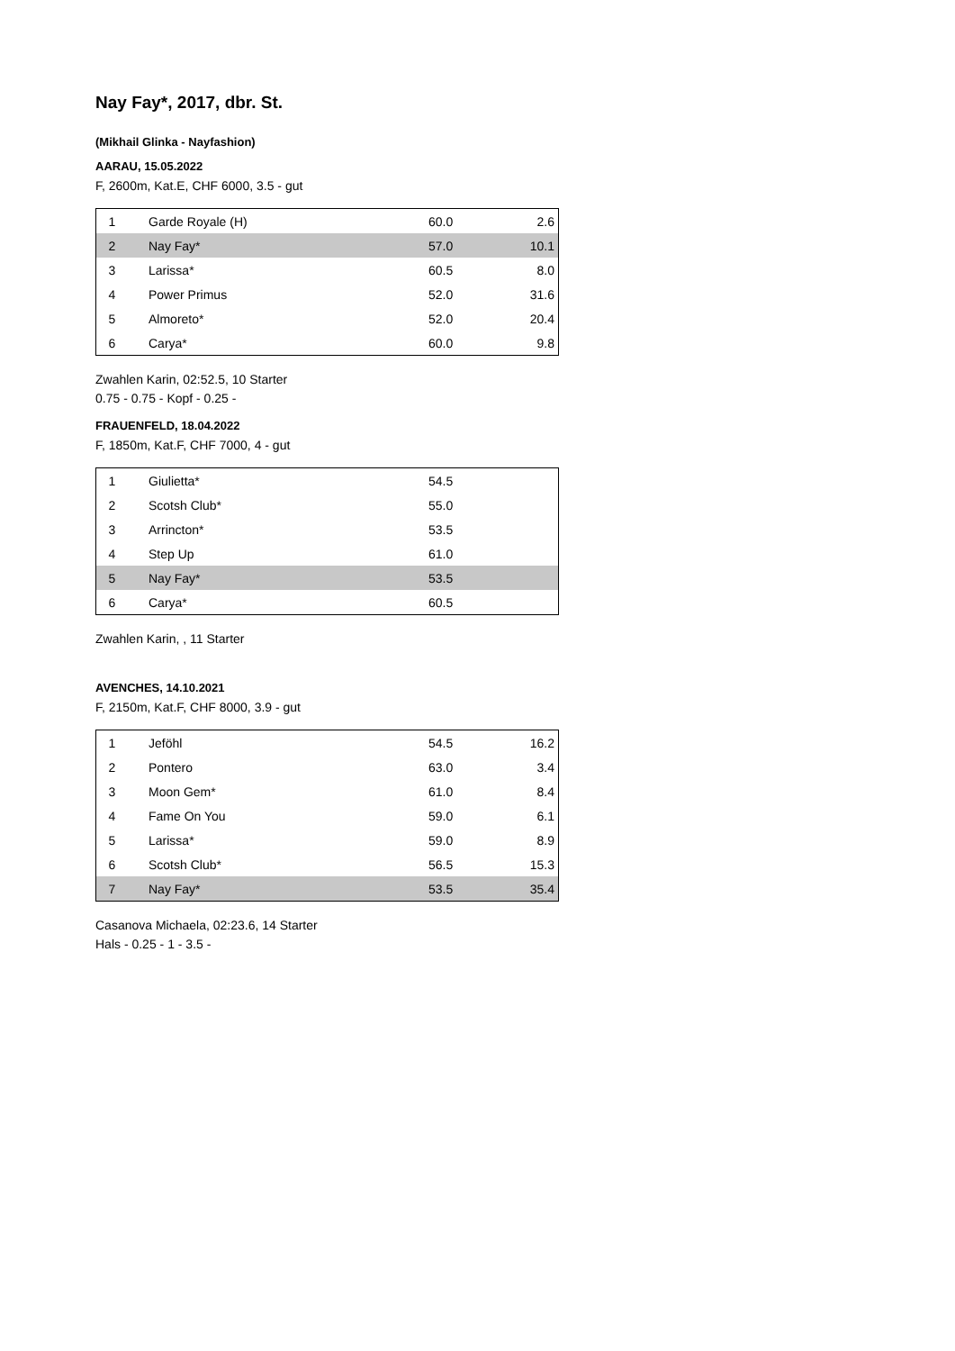Nay Fay*, 2017, dbr. St.
(Mikhail Glinka - Nayfashion)
AARAU, 15.05.2022
F, 2600m, Kat.E, CHF 6000, 3.5 - gut
| 1 | Garde Royale (H) | 60.0 | 2.6 |
| 2 | Nay Fay* | 57.0 | 10.1 |
| 3 | Larissa* | 60.5 | 8.0 |
| 4 | Power Primus | 52.0 | 31.6 |
| 5 | Almoreto* | 52.0 | 20.4 |
| 6 | Carya* | 60.0 | 9.8 |
Zwahlen Karin, 02:52.5, 10 Starter
0.75 - 0.75 - Kopf - 0.25 -
FRAUENFELD, 18.04.2022
F, 1850m, Kat.F, CHF 7000, 4 - gut
| 1 | Giulietta* | 54.5 | |
| 2 | Scotsh Club* | 55.0 | |
| 3 | Arrincton* | 53.5 | |
| 4 | Step Up | 61.0 | |
| 5 | Nay Fay* | 53.5 | |
| 6 | Carya* | 60.5 | |
Zwahlen Karin, , 11 Starter
AVENCHES, 14.10.2021
F, 2150m, Kat.F, CHF 8000, 3.9 - gut
| 1 | Jeföhl | 54.5 | 16.2 |
| 2 | Pontero | 63.0 | 3.4 |
| 3 | Moon Gem* | 61.0 | 8.4 |
| 4 | Fame On You | 59.0 | 6.1 |
| 5 | Larissa* | 59.0 | 8.9 |
| 6 | Scotsh Club* | 56.5 | 15.3 |
| 7 | Nay Fay* | 53.5 | 35.4 |
Casanova Michaela, 02:23.6, 14 Starter
Hals - 0.25 - 1 - 3.5 -